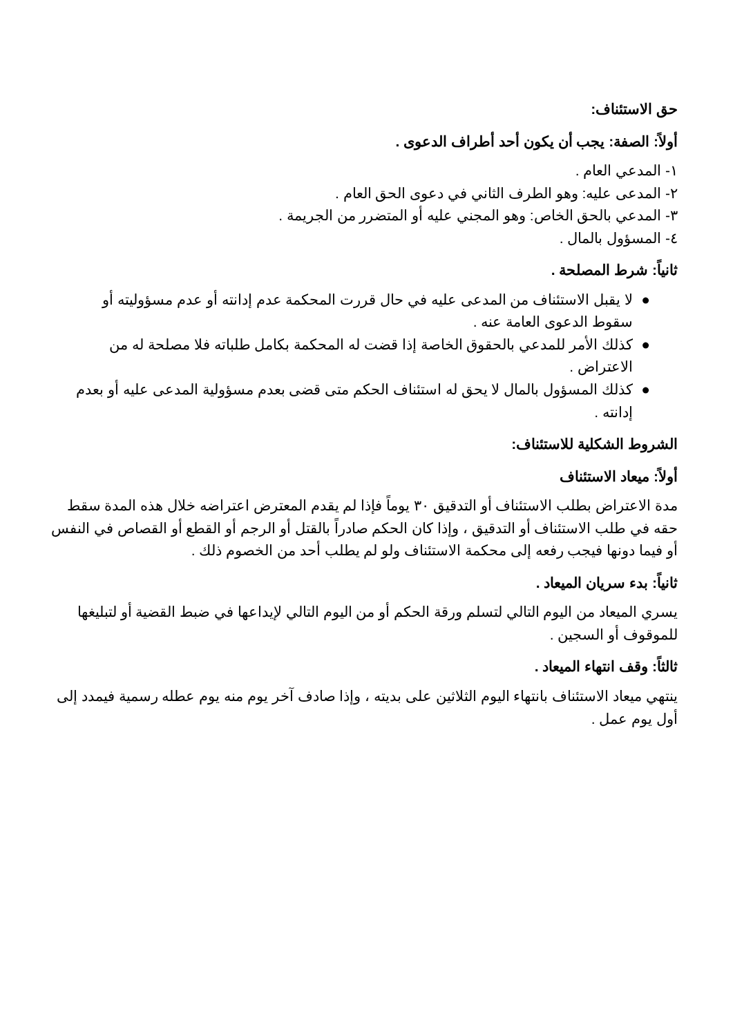حق الاستئناف:
أولاً: الصفة: يجب أن يكون أحد أطراف الدعوى .
١- المدعي العام .
٢- المدعى عليه: وهو الطرف الثاني في دعوى الحق العام .
٣- المدعي بالحق الخاص: وهو المجني عليه أو المتضرر من الجريمة .
٤- المسؤول بالمال .
ثانياً: شرط المصلحة .
● لا يقبل الاستئناف من المدعى عليه في حال قررت المحكمة عدم إدانته أو عدم مسؤوليته أو سقوط الدعوى العامة عنه .
● كذلك الأمر للمدعي بالحقوق الخاصة إذا قضت له المحكمة بكامل طلباته فلا مصلحة له من الاعتراض .
● كذلك المسؤول بالمال لا يحق له استئناف الحكم متى قضى بعدم مسؤولية المدعى عليه أو بعدم إدانته .
الشروط الشكلية للاستئناف:
أولاً: ميعاد الاستئناف
مدة الاعتراض بطلب الاستئناف أو التدقيق ٣٠ يوماً فإذا لم يقدم المعترض اعتراضه خلال هذه المدة سقط حقه في طلب الاستئناف أو التدقيق ، وإذا كان الحكم صادراً بالقتل أو الرجم أو القطع أو القصاص في النفس أو فيما دونها فيجب رفعه إلى محكمة الاستئناف ولو لم يطلب أحد من الخصوم ذلك .
ثانياً: بدء سريان الميعاد .
يسري الميعاد من اليوم التالي لتسلم ورقة الحكم أو من اليوم التالي لإيداعها في ضبط القضية أو لتبليغها للموقوف أو السجين .
ثالثاً: وقف انتهاء الميعاد .
ينتهي ميعاد الاستئناف بانتهاء اليوم الثلاثين على بديته ، وإذا صادف آخر يوم منه يوم عطله رسمية فيمدد إلى أول يوم عمل .